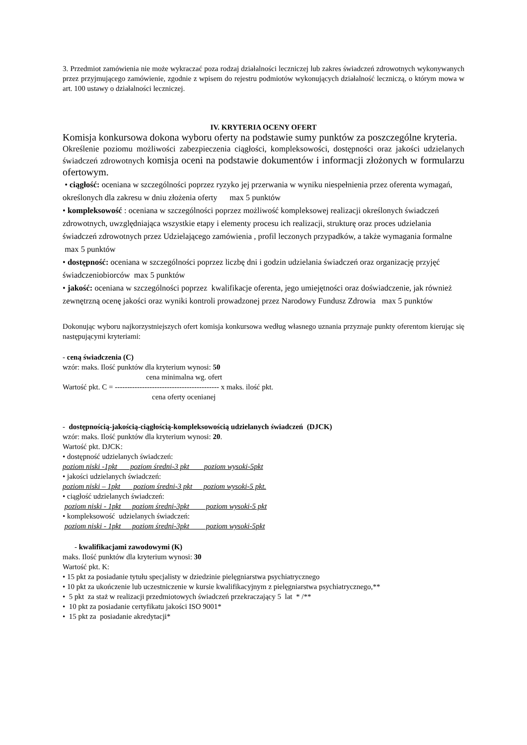3. Przedmiot zamówienia nie może wykraczać poza rodzaj działalności leczniczej lub zakres świadczeń zdrowotnych wykonywanych przez przyjmującego zamówienie, zgodnie z wpisem do rejestru podmiotów wykonujących działalność leczniczą, o którym mowa w art. 100 ustawy o działalności leczniczej.
IV. KRYTERIA OCENY OFERT
Komisja konkursowa dokona wyboru oferty na podstawie sumy punktów za poszczególne kryteria.
Określenie poziomu możliwości zabezpieczenia ciągłości, kompleksowości, dostępności oraz jakości udzielanych świadczeń zdrowotnych komisja oceni na podstawie dokumentów i informacji złożonych w formularzu ofertowym.
• ciągłość: oceniana w szczególności poprzez ryzyko jej przerwania w wyniku niespełnienia przez oferenta wymagań, określonych dla zakresu w dniu złożenia oferty max 5 punktów
• kompleksowość : oceniana w szczególności poprzez możliwość kompleksowej realizacji określonych świadczeń zdrowotnych, uwzględniająca wszystkie etapy i elementy procesu ich realizacji, strukturę oraz proces udzielania świadczeń zdrowotnych przez Udzielającego zamówienia , profil leczonych przypadków, a także wymagania formalne max 5 punktów
• dostępność: oceniana w szczególności poprzez liczbę dni i godzin udzielania świadczeń oraz organizację przyjęć świadczeniobiorców max 5 punktów
• jakość: oceniana w szczególności poprzez kwalifikacje oferenta, jego umiejętności oraz doświadczenie, jak również zewnętrzną ocenę jakości oraz wyniki kontroli prowadzonej przez Narodowy Fundusz Zdrowia max 5 punktów
Dokonując wyboru najkorzystniejszych ofert komisja konkursowa według własnego uznania przyznaje punkty oferentom kierując się następującymi kryteriami:
- ceną świadczenia (C)
wzór: maks. Ilość punktów dla kryterium wynosi: 50
cena minimalna wg. ofert
Wartość pkt. C = ------------------------------------------ x maks. ilość pkt.
cena oferty ocenianej
- dostępnością-jakością-ciągłością-kompleksowością udzielanych świadczeń (DJCK)
wzór: maks. Ilość punktów dla kryterium wynosi: 20.
Wartość pkt. DJCK:
• dostępność udzielanych świadczeń:
poziom niski -1pkt poziom średni-3 pkt poziom wysoki-5pkt
• jakości udzielanych świadczeń:
poziom niski – 1pkt poziom średni-3 pkt poziom wysoki-5 pkt.
• ciągłość udzielanych świadczeń:
poziom niski - 1pkt poziom średni-3pkt poziom wysoki-5 pkt
• kompleksowość udzielanych świadczeń:
poziom niski - 1pkt poziom średni-3pkt poziom wysoki-5pkt
- kwalifikacjami zawodowymi (K)
maks. Ilość punktów dla kryterium wynosi: 30
Wartość pkt. K:
• 15 pkt za posiadanie tytułu specjalisty w dziedzinie pielęgniarstwa psychiatrycznego
• 10 pkt za ukończenie lub uczestniczenie w kursie kwalifikacyjnym z pielęgniarstwa psychiatrycznego,**
• 5 pkt za staż w realizacji przedmiotowych świadczeń przekraczający 5 lat * /**
• 10 pkt za posiadanie certyfikatu jakości ISO 9001*
• 15 pkt za posiadanie akredytacji*